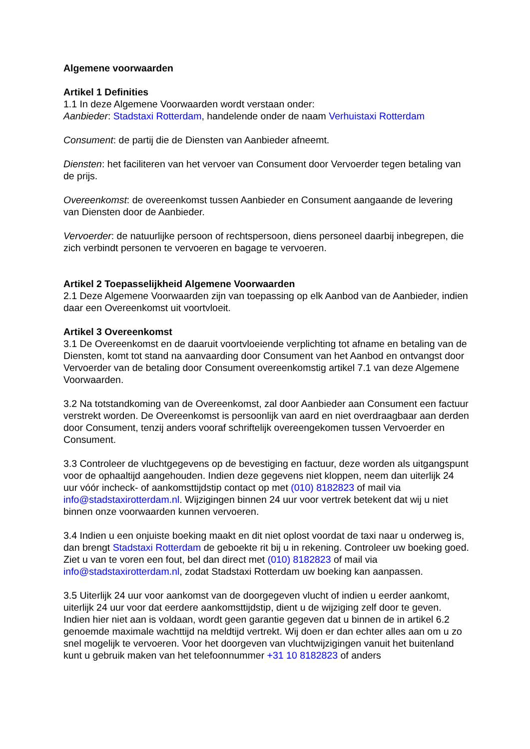Algemene voorwaarden
Artikel 1 Definities
1.1 In deze Algemene Voorwaarden wordt verstaan onder:
Aanbieder: Stadstaxi Rotterdam, handelende onder de naam Verhuistaxi Rotterdam
Consument: de partij die de Diensten van Aanbieder afneemt.
Diensten: het faciliteren van het vervoer van Consument door Vervoerder tegen betaling van de prijs.
Overeenkomst: de overeenkomst tussen Aanbieder en Consument aangaande de levering van Diensten door de Aanbieder.
Vervoerder: de natuurlijke persoon of rechtspersoon, diens personeel daarbij inbegrepen, die zich verbindt personen te vervoeren en bagage te vervoeren.
Artikel 2 Toepasselijkheid Algemene Voorwaarden
2.1 Deze Algemene Voorwaarden zijn van toepassing op elk Aanbod van de Aanbieder, indien daar een Overeenkomst uit voortvloeit.
Artikel 3 Overeenkomst
3.1 De Overeenkomst en de daaruit voortvloeiende verplichting tot afname en betaling van de Diensten, komt tot stand na aanvaarding door Consument van het Aanbod en ontvangst door Vervoerder van de betaling door Consument overeenkomstig artikel 7.1 van deze Algemene Voorwaarden.
3.2 Na totstandkoming van de Overeenkomst, zal door Aanbieder aan Consument een factuur verstrekt worden. De Overeenkomst is persoonlijk van aard en niet overdraagbaar aan derden door Consument, tenzij anders vooraf schriftelijk overeengekomen tussen Vervoerder en Consument.
3.3 Controleer de vluchtgegevens op de bevestiging en factuur, deze worden als uitgangspunt voor de ophaaltijd aangehouden. Indien deze gegevens niet kloppen, neem dan uiterlijk 24 uur vóór incheck- of aankomsttijdstip contact op met (010) 8182823 of mail via info@stadstaxirotterdam.nl. Wijzigingen binnen 24 uur voor vertrek betekent dat wij u niet binnen onze voorwaarden kunnen vervoeren.
3.4 Indien u een onjuiste boeking maakt en dit niet oplost voordat de taxi naar u onderweg is, dan brengt Stadstaxi Rotterdam de geboekte rit bij u in rekening. Controleer uw boeking goed. Ziet u van te voren een fout, bel dan direct met (010) 8182823 of mail via info@stadstaxirotterdam.nl, zodat Stadstaxi Rotterdam uw boeking kan aanpassen.
3.5 Uiterlijk 24 uur voor aankomst van de doorgegeven vlucht of indien u eerder aankomt, uiterlijk 24 uur voor dat eerdere aankomsttijdstip, dient u de wijziging zelf door te geven. Indien hier niet aan is voldaan, wordt geen garantie gegeven dat u binnen de in artikel 6.2 genoemde maximale wachttijd na meldtijd vertrekt. Wij doen er dan echter alles aan om u zo snel mogelijk te vervoeren. Voor het doorgeven van vluchtwijzigingen vanuit het buitenland kunt u gebruik maken van het telefoonnummer +31 10 8182823 of anders